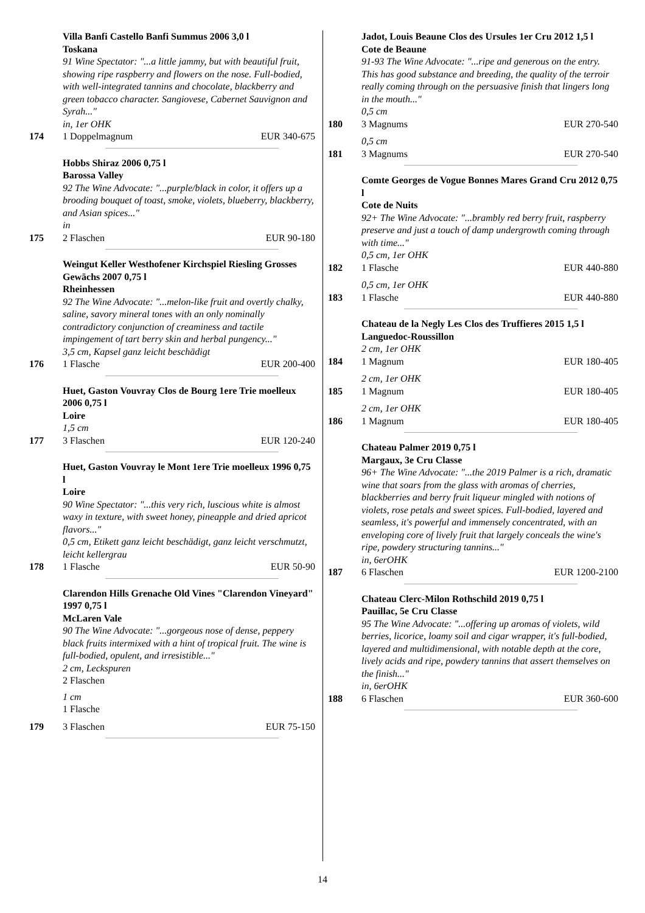Villa Banfi Castello Banfi Summus 2006 3,0 l
Toskana
91 Wine Spectator: "...a little jammy, but with beautiful fruit, showing ripe raspberry and flowers on the nose. Full-bodied, with well-integrated tannins and chocolate, blackberry and green tobacco character. Sangiovese, Cabernet Sauvignon and Syrah..."
in, 1er OHK
174 1 Doppelmagnum EUR 340-675
Hobbs Shiraz 2006 0,75 l
Barossa Valley
92 The Wine Advocate: "...purple/black in color, it offers up a brooding bouquet of toast, smoke, violets, blueberry, blackberry, and Asian spices..."
in
175 2 Flaschen EUR 90-180
Weingut Keller Westhofener Kirchspiel Riesling Grosses Gewächs 2007 0,75 l
Rheinhessen
92 The Wine Advocate: "...melon-like fruit and overtly chalky, saline, savory mineral tones with an only nominally contradictory conjunction of creaminess and tactile impingement of tart berry skin and herbal pungency..."
3,5 cm, Kapsel ganz leicht beschädigt
176 1 Flasche EUR 200-400
Huet, Gaston Vouvray Clos de Bourg 1ere Trie moelleux 2006 0,75 l
Loire
1,5 cm
177 3 Flaschen EUR 120-240
Huet, Gaston Vouvray le Mont 1ere Trie moelleux 1996 0,75 l
Loire
90 Wine Spectator: "...this very rich, luscious white is almost waxy in texture, with sweet honey, pineapple and dried apricot flavors..."
0,5 cm, Etikett ganz leicht beschädigt, ganz leicht verschmutzt, leicht kellergrau
178 1 Flasche EUR 50-90
Clarendon Hills Grenache Old Vines "Clarendon Vineyard" 1997 0,75 l
McLaren Vale
90 The Wine Advocate: "...gorgeous nose of dense, peppery black fruits intermixed with a hint of tropical fruit. The wine is full-bodied, opulent, and irresistible..."
2 cm, Leckspuren
2 Flaschen
1 cm
1 Flasche
179 3 Flaschen EUR 75-150
Jadot, Louis Beaune Clos des Ursules 1er Cru 2012 1,5 l
Cote de Beaune
91-93 The Wine Advocate: "...ripe and generous on the entry. This has good substance and breeding, the quality of the terroir really coming through on the persuasive finish that lingers long in the mouth..."
0,5 cm
180 3 Magnums EUR 270-540
0,5 cm
181 3 Magnums EUR 270-540
Comte Georges de Vogue Bonnes Mares Grand Cru 2012 0,75 l
Cote de Nuits
92+ The Wine Advocate: "...brambly red berry fruit, raspberry preserve and just a touch of damp undergrowth coming through with time..."
0,5 cm, 1er OHK
182 1 Flasche EUR 440-880
0,5 cm, 1er OHK
183 1 Flasche EUR 440-880
Chateau de la Negly Les Clos des Truffieres 2015 1,5 l
Languedoc-Roussillon
2 cm, 1er OHK
184 1 Magnum EUR 180-405
2 cm, 1er OHK
185 1 Magnum EUR 180-405
2 cm, 1er OHK
186 1 Magnum EUR 180-405
Chateau Palmer 2019 0,75 l
Margaux, 3e Cru Classe
96+ The Wine Advocate: "...the 2019 Palmer is a rich, dramatic wine that soars from the glass with aromas of cherries, blackberries and berry fruit liqueur mingled with notions of violets, rose petals and sweet spices. Full-bodied, layered and seamless, it's powerful and immensely concentrated, with an enveloping core of lively fruit that largely conceals the wine's ripe, powdery structuring tannins..."
in, 6erOHK
187 6 Flaschen EUR 1200-2100
Chateau Clerc-Milon Rothschild 2019 0,75 l
Pauillac, 5e Cru Classe
95 The Wine Advocate: "...offering up aromas of violets, wild berries, licorice, loamy soil and cigar wrapper, it's full-bodied, layered and multidimensional, with notable depth at the core, lively acids and ripe, powdery tannins that assert themselves on the finish..."
in, 6erOHK
188 6 Flaschen EUR 360-600
14